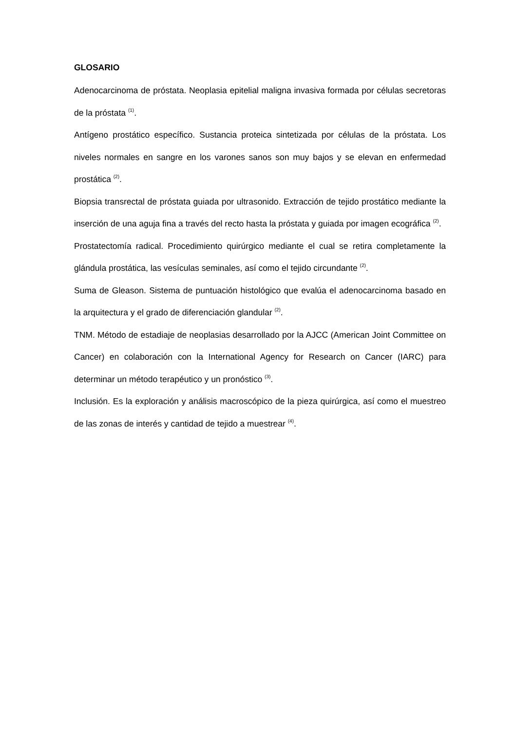GLOSARIO
Adenocarcinoma de próstata. Neoplasia epitelial maligna invasiva formada por células secretoras de la próstata <sup>(1)</sup>.
Antígeno prostático específico. Sustancia proteica sintetizada por células de la próstata. Los niveles normales en sangre en los varones sanos son muy bajos y se elevan en enfermedad prostática <sup>(2)</sup>.
Biopsia transrectal de próstata guiada por ultrasonido. Extracción de tejido prostático mediante la inserción de una aguja fina a través del recto hasta la próstata y guiada por imagen ecográfica <sup>(2)</sup>.
Prostatectomía radical. Procedimiento quirúrgico mediante el cual se retira completamente la glándula prostática, las vesículas seminales, así como el tejido circundante <sup>(2)</sup>.
Suma de Gleason. Sistema de puntuación histológico que evalúa el adenocarcinoma basado en la arquitectura y el grado de diferenciación glandular <sup>(2)</sup>.
TNM. Método de estadiaje de neoplasias desarrollado por la AJCC (American Joint Committee on Cancer) en colaboración con la International Agency for Research on Cancer (IARC) para determinar un método terapéutico y un pronóstico <sup>(3)</sup>.
Inclusión. Es la exploración y análisis macroscópico de la pieza quirúrgica, así como el muestreo de las zonas de interés y cantidad de tejido a muestrear <sup>(4)</sup>.